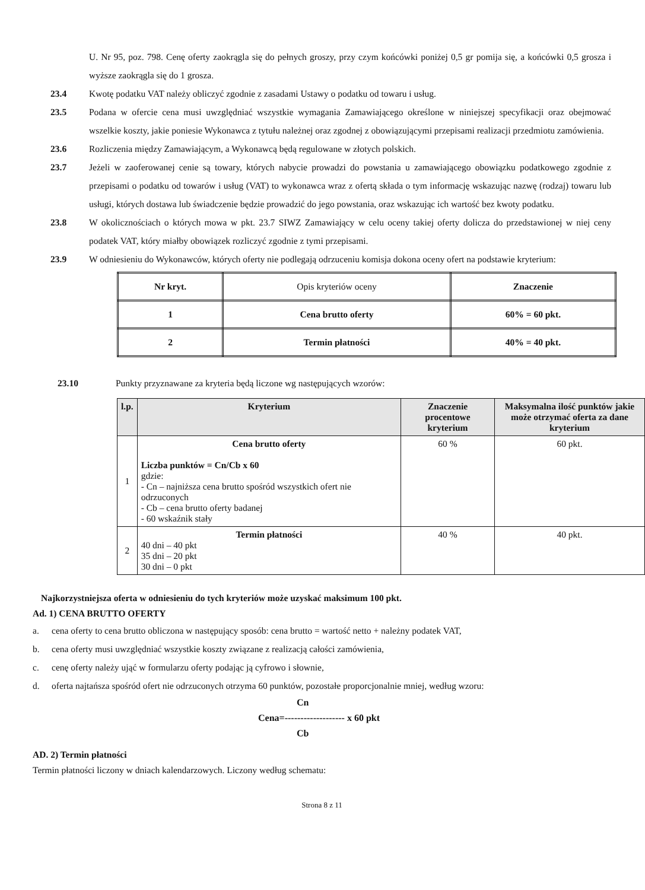U. Nr 95, poz. 798. Cenę oferty zaokrągla się do pełnych groszy, przy czym końcówki poniżej 0,5 gr pomija się, a końcówki 0,5 grosza i wyższe zaokrągla się do 1 grosza.
23.4 Kwotę podatku VAT należy obliczyć zgodnie z zasadami Ustawy o podatku od towaru i usług.
23.5 Podana w ofercie cena musi uwzględniać wszystkie wymagania Zamawiającego określone w niniejszej specyfikacji oraz obejmować wszelkie koszty, jakie poniesie Wykonawca z tytułu należnej oraz zgodnej z obowiązującymi przepisami realizacji przedmiotu zamówienia.
23.6 Rozliczenia między Zamawiającym, a Wykonawcą będą regulowane w złotych polskich.
23.7 Jeżeli w zaoferowanej cenie są towary, których nabycie prowadzi do powstania u zamawiającego obowiązku podatkowego zgodnie z przepisami o podatku od towarów i usług (VAT) to wykonawca wraz z ofertą składa o tym informację wskazując nazwę (rodzaj) towaru lub usługi, których dostawa lub świadczenie będzie prowadzić do jego powstania, oraz wskazując ich wartość bez kwoty podatku.
23.8 W okolicznościach o których mowa w pkt. 23.7 SIWZ Zamawiający w celu oceny takiej oferty dolicza do przedstawionej w niej ceny podatek VAT, który miałby obowiązek rozliczyć zgodnie z tymi przepisami.
23.9 W odniesieniu do Wykonawców, których oferty nie podlegają odrzuceniu komisja dokona oceny ofert na podstawie kryterium:
| Nr kryt. | Opis kryteriów oceny | Znaczenie |
| 1 | Cena brutto oferty | 60% = 60 pkt. |
| 2 | Termin płatności | 40% = 40 pkt. |
23.10 Punkty przyznawane za kryteria będą liczone wg następujących wzorów:
| l.p. | Kryterium | Znaczenie procentowe kryterium | Maksymalna ilość punktów jakie może otrzymać oferta za dane kryterium |
| --- | --- | --- | --- |
| 1 | Cena brutto oferty Liczba punktów = Cn/Cb x 60 gdzie: - Cn – najniższa cena brutto spośród wszystkich ofert nie odrzuconych - Cb – cena brutto oferty badanej - 60 wskaźnik stały | 60 % | 60 pkt. |
| 2 | Termin płatności 40 dni – 40 pkt 35 dni – 20 pkt 30 dni – 0 pkt | 40 % | 40 pkt. |
Najkorzystniejsza oferta w odniesieniu do tych kryteriów może uzyskać maksimum 100 pkt.
Ad. 1) CENA BRUTTO OFERTY
a. cena oferty to cena brutto obliczona w następujący sposób: cena brutto = wartość netto + należny podatek VAT,
b. cena oferty musi uwzględniać wszystkie koszty związane z realizacją całości zamówienia,
c. cenę oferty należy ująć w formularzu oferty podając ją cyfrowo i słownie,
d. oferta najtańsza spośród ofert nie odrzuconych otrzyma 60 punktów, pozostałe proporcjonalnie mniej, według wzoru:
Cn
Cena=------------------- x 60 pkt
Cb
AD. 2) Termin płatności
Termin płatności liczony w dniach kalendarzowych. Liczony według schematu:
Strona 8 z 11